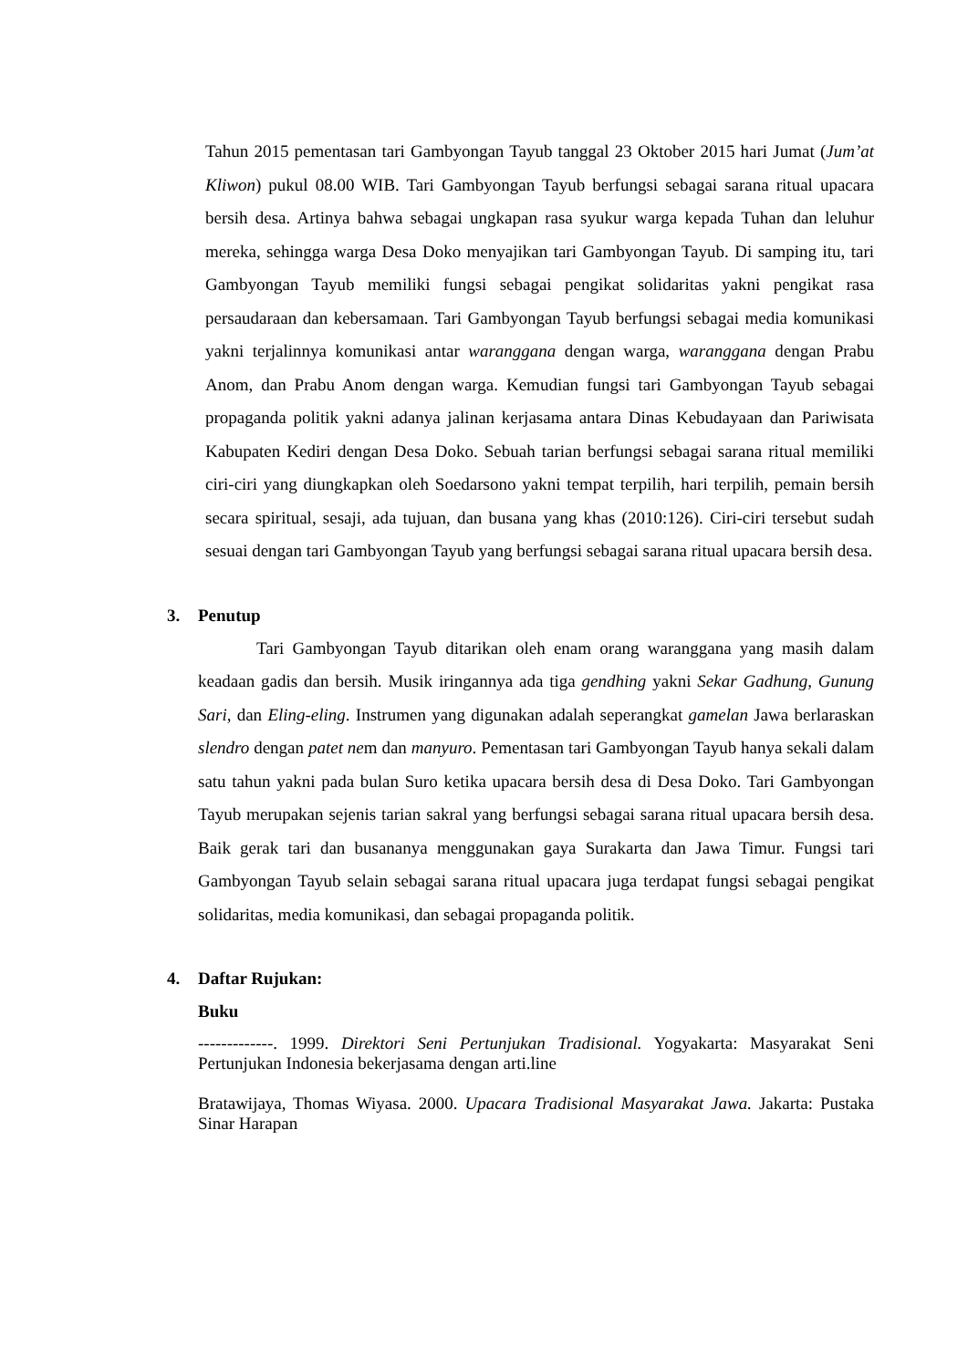Tahun 2015 pementasan tari Gambyongan Tayub tanggal 23 Oktober 2015 hari Jumat (Jum’at Kliwon) pukul 08.00 WIB. Tari Gambyongan Tayub berfungsi sebagai sarana ritual upacara bersih desa. Artinya bahwa sebagai ungkapan rasa syukur warga kepada Tuhan dan leluhur mereka, sehingga warga Desa Doko menyajikan tari Gambyongan Tayub. Di samping itu, tari Gambyongan Tayub memiliki fungsi sebagai pengikat solidaritas yakni pengikat rasa persaudaraan dan kebersamaan. Tari Gambyongan Tayub berfungsi sebagai media komunikasi yakni terjalinnya komunikasi antar waranggana dengan warga, waranggana dengan Prabu Anom, dan Prabu Anom dengan warga. Kemudian fungsi tari Gambyongan Tayub sebagai propaganda politik yakni adanya jalinan kerjasama antara Dinas Kebudayaan dan Pariwisata Kabupaten Kediri dengan Desa Doko. Sebuah tarian berfungsi sebagai sarana ritual memiliki ciri-ciri yang diungkapkan oleh Soedarsono yakni tempat terpilih, hari terpilih, pemain bersih secara spiritual, sesaji, ada tujuan, dan busana yang khas (2010:126). Ciri-ciri tersebut sudah sesuai dengan tari Gambyongan Tayub yang berfungsi sebagai sarana ritual upacara bersih desa.
3. Penutup
Tari Gambyongan Tayub ditarikan oleh enam orang waranggana yang masih dalam keadaan gadis dan bersih. Musik iringannya ada tiga gendhing yakni Sekar Gadhung, Gunung Sari, dan Eling-eling. Instrumen yang digunakan adalah seperangkat gamelan Jawa berlaraskan slendro dengan patet nem dan manyuro. Pementasan tari Gambyongan Tayub hanya sekali dalam satu tahun yakni pada bulan Suro ketika upacara bersih desa di Desa Doko. Tari Gambyongan Tayub merupakan sejenis tarian sakral yang berfungsi sebagai sarana ritual upacara bersih desa. Baik gerak tari dan busananya menggunakan gaya Surakarta dan Jawa Timur. Fungsi tari Gambyongan Tayub selain sebagai sarana ritual upacara juga terdapat fungsi sebagai pengikat solidaritas, media komunikasi, dan sebagai propaganda politik.
4. Daftar Rujukan:
Buku
-------------. 1999. Direktori Seni Pertunjukan Tradisional. Yogyakarta: Masyarakat Seni Pertunjukan Indonesia bekerjasama dengan arti.line
Bratawijaya, Thomas Wiyasa. 2000. Upacara Tradisional Masyarakat Jawa. Jakarta: Pustaka Sinar Harapan